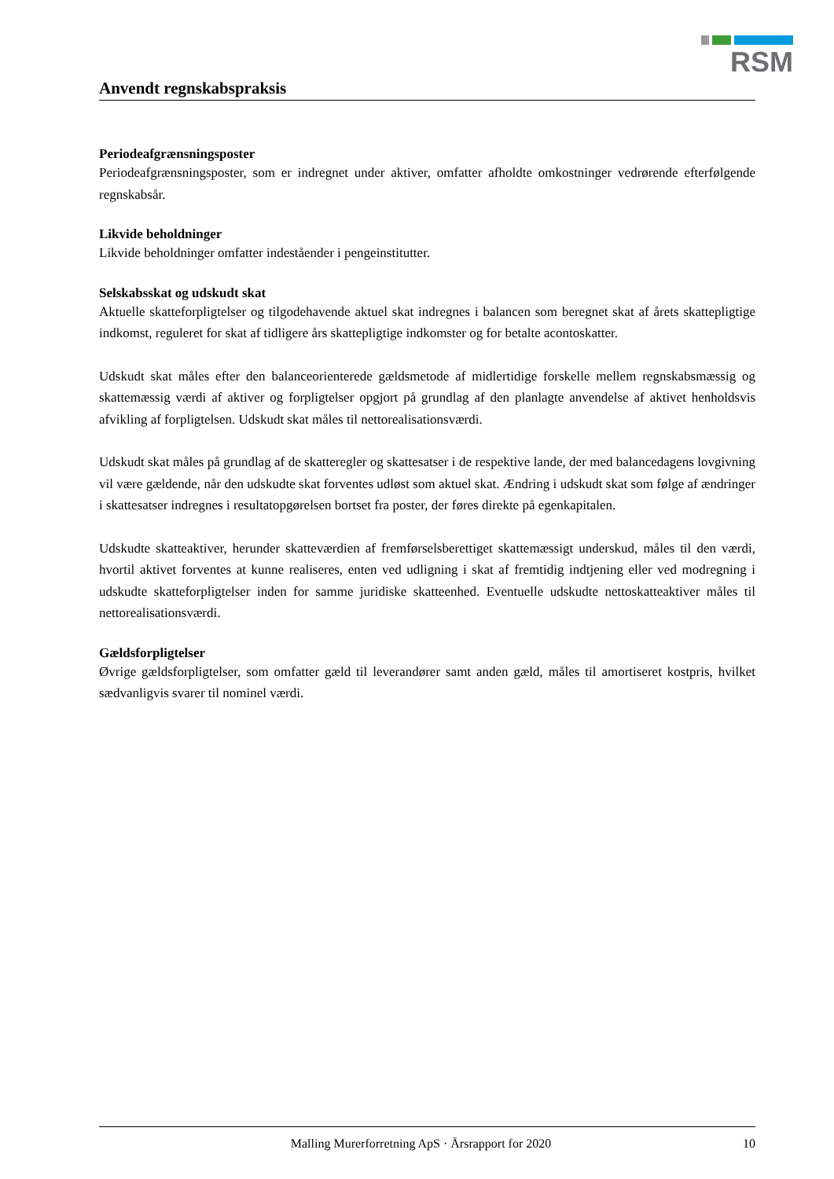RSM
Anvendt regnskabspraksis
Periodeafgrænsningsposter
Periodeafgrænsningsposter, som er indregnet under aktiver, omfatter afholdte omkostninger vedrørende efterfølgende regnskabsår.
Likvide beholdninger
Likvide beholdninger omfatter indeståender i pengeinstitutter.
Selskabsskat og udskudt skat
Aktuelle skatteforpligtelser og tilgodehavende aktuel skat indregnes i balancen som beregnet skat af årets skattepligtige indkomst, reguleret for skat af tidligere års skattepligtige indkomster og for betalte acontoskatter.
Udskudt skat måles efter den balanceorienterede gældsmetode af midlertidige forskelle mellem regnskabsmæssig og skattemæssig værdi af aktiver og forpligtelser opgjort på grundlag af den planlagte anvendelse af aktivet henholdsvis afvikling af forpligtelsen. Udskudt skat måles til nettorealisationsværdi.
Udskudt skat måles på grundlag af de skatteregler og skattesatser i de respektive lande, der med balancedagens lovgivning vil være gældende, når den udskudte skat forventes udløst som aktuel skat. Ændring i udskudt skat som følge af ændringer i skattesatser indregnes i resultatopgørelsen bortset fra poster, der føres direkte på egenkapitalen.
Udskudte skatteaktiver, herunder skatteværdien af fremførselsberettiget skattemæssigt underskud, måles til den værdi, hvortil aktivet forventes at kunne realiseres, enten ved udligning i skat af fremtidig indtjening eller ved modregning i udskudte skatteforpligtelser inden for samme juridiske skatteenhed. Eventuelle udskudte nettoskatteaktiver måles til nettorealisationsværdi.
Gældsforpligtelser
Øvrige gældsforpligtelser, som omfatter gæld til leverandører samt anden gæld, måles til amortiseret kostpris, hvilket sædvanligvis svarer til nominel værdi.
Malling Murerforretning ApS · Årsrapport for 2020 10